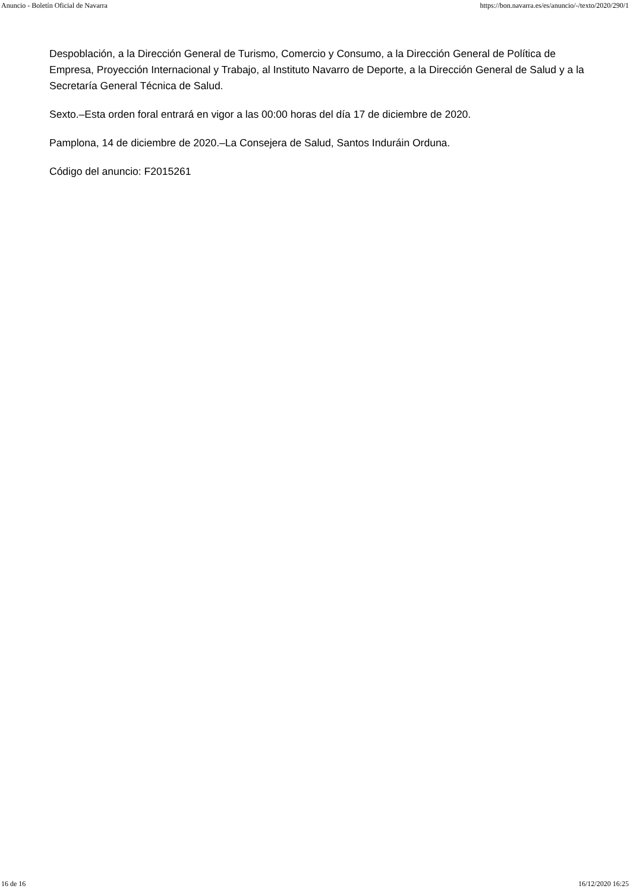Anuncio - Boletín Oficial de Navarra https://bon.navarra.es/es/anuncio/-/texto/2020/290/1
Despoblación, a la Dirección General de Turismo, Comercio y Consumo, a la Dirección General de Política de Empresa, Proyección Internacional y Trabajo, al Instituto Navarro de Deporte, a la Dirección General de Salud y a la Secretaría General Técnica de Salud.
Sexto.–Esta orden foral entrará en vigor a las 00:00 horas del día 17 de diciembre de 2020.
Pamplona, 14 de diciembre de 2020.–La Consejera de Salud, Santos Induráin Orduna.
Código del anuncio: F2015261
16 de 16 16/12/2020 16:25